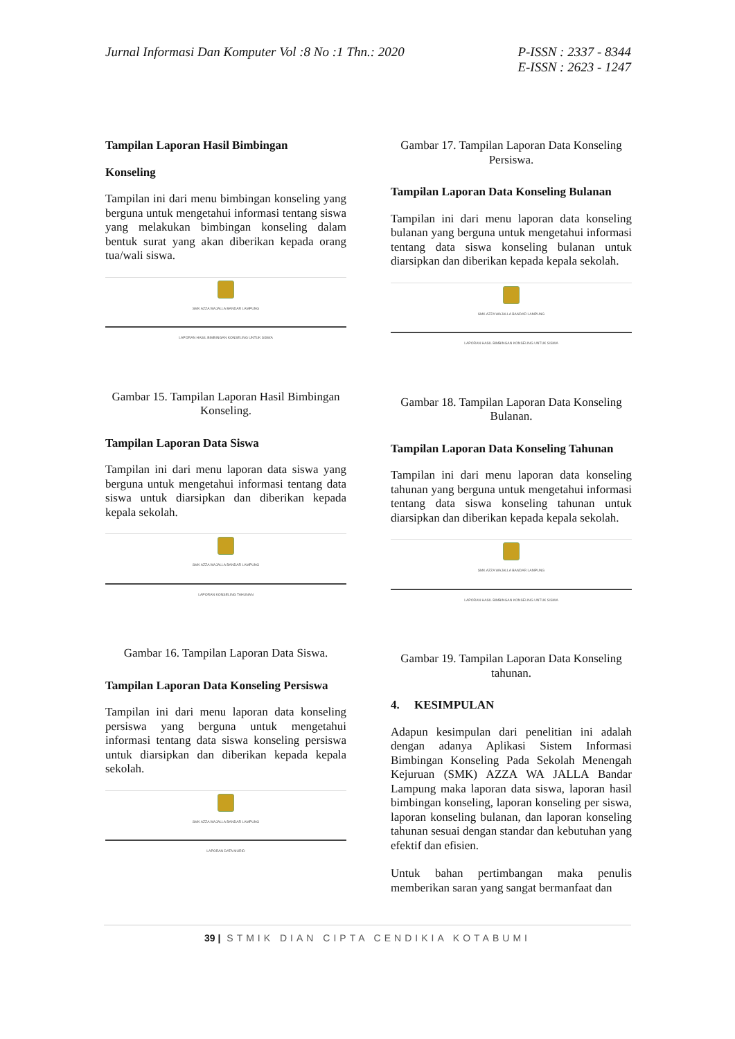Jurnal Informasi Dan Komputer Vol :8 No :1 Thn.: 2020
P-ISSN : 2337 - 8344
E-ISSN : 2623 - 1247
Tampilan Laporan Hasil Bimbingan
Konseling
Tampilan ini dari menu bimbingan konseling yang berguna untuk mengetahui informasi tentang siswa yang melakukan bimbingan konseling dalam bentuk surat yang akan diberikan kepada orang tua/wali siswa.
SMK AZZA WAJALLA BANDAR LAMPUNG
LAPORAN HASIL BIMBINGAN KONSELING UNTUK SISWA
Gambar 15. Tampilan Laporan Hasil Bimbingan Konseling.
Tampilan Laporan Data Siswa
Tampilan ini dari menu laporan data siswa yang berguna untuk mengetahui informasi tentang data siswa untuk diarsipkan dan diberikan kepada kepala sekolah.
SMK AZZA WAJALLA BANDAR LAMPUNG
LAPORAN KONSELING TAHUNAN
Gambar 16. Tampilan Laporan Data Siswa.
Tampilan Laporan Data Konseling Persiswa
Tampilan ini dari menu laporan data konseling persiswa yang berguna untuk mengetahui informasi tentang data siswa konseling persiswa untuk diarsipkan dan diberikan kepada kepala sekolah.
SMK AZZA WAJALLA BANDAR LAMPUNG
LAPORAN DATA MURID
Gambar 17. Tampilan Laporan Data Konseling Persiswa.
Tampilan Laporan Data Konseling Bulanan
Tampilan ini dari menu laporan data konseling bulanan yang berguna untuk mengetahui informasi tentang data siswa konseling bulanan untuk diarsipkan dan diberikan kepada kepala sekolah.
SMK AZZA WAJALLA BANDAR LAMPUNG
LAPORAN HASIL BIMBINGAN KONSELING UNTUK SISWA
Gambar 18. Tampilan Laporan Data Konseling Bulanan.
Tampilan Laporan Data Konseling Tahunan
Tampilan ini dari menu laporan data konseling tahunan yang berguna untuk mengetahui informasi tentang data siswa konseling tahunan untuk diarsipkan dan diberikan kepada kepala sekolah.
SMK AZZA WAJALLA BANDAR LAMPUNG
LAPORAN HASIL BIMBINGAN KONSELING UNTUK SISWA
Gambar 19. Tampilan Laporan Data Konseling tahunan.
4. KESIMPULAN
Adapun kesimpulan dari penelitian ini adalah dengan adanya Aplikasi Sistem Informasi Bimbingan Konseling Pada Sekolah Menengah Kejuruan (SMK) AZZA WA JALLA Bandar Lampung maka laporan data siswa, laporan hasil bimbingan konseling, laporan konseling per siswa, laporan konseling bulanan, dan laporan konseling tahunan sesuai dengan standar dan kebutuhan yang efektif dan efisien.
Untuk bahan pertimbangan maka penulis memberikan saran yang sangat bermanfaat dan
39 | STMIK DIAN CIPTA CENDIKIA KOTABUMI